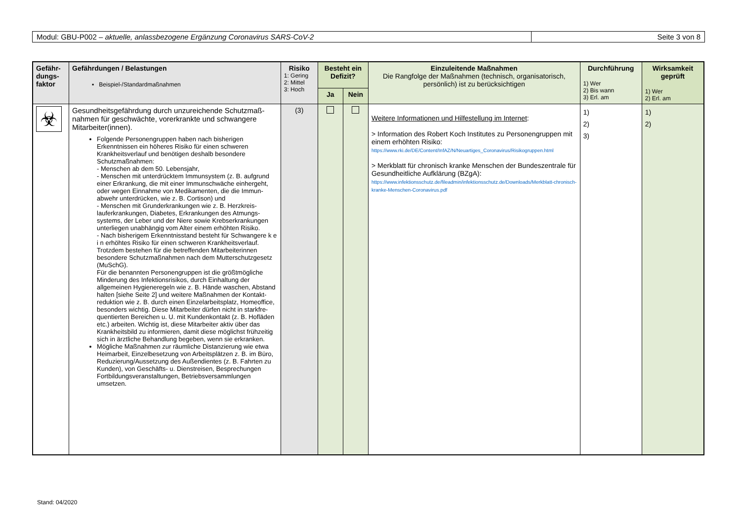Modul: GBU-P002 – aktuelle, anlassbezogene Ergänzung Coronavirus SARS-CoV-2
Seite 3 von 8
| Gefähr- dungs- faktor | Gefährdungen / Belastungen ▪ Beispiel-/Standardmaßnahmen | Risiko 1: Gering 2: Mittel 3: Hoch | Besteht ein Defizit? | | Einzuleitende Maßnahmen Die Rangfolge der Maßnahmen (technisch, organisatorisch, persönlich) ist zu berücksichtigen | Durchführung 1) Wer 2) Bis wann 3) Erl. am | Wirksamkeit geprüft 1) Wer 2) Erl. am |
| --- | --- | --- | --- | --- | --- | --- | --- |
| | | | Ja | Nein | | | |
| ☣ | Gesundheitsgefährdung durch unzureichende Schutzmaß-nahmen für geschwächte, vorerkrankte und schwangere Mitarbeiter(innen). Folgende Personengruppen haben nach bisherigen Erkenntnissen ein höheres Risiko für einen schweren Krankheitsverlauf und benötigen deshalb besondere Schutzmaßnahmen: - Menschen ab dem 50. Lebensjahr, - Menschen mit unterdrücktem Immunsystem (z. B. aufgrund einer Erkrankung, die mit einer Immunschwäche einhergeht, oder wegen Einnahme von Medikamenten, die die Immun-abwehr unterdrücken, wie z. B. Cortison) und - Menschen mit Grunderkrankungen wie z. B. Herzkreis-lauferkrankungen, Diabetes, Erkrankungen des Atmungs-systems, der Leber und der Niere sowie Krebserkrankungen unterliegen unabhängig vom Alter einem erhöhten Risiko. - Nach bisherigem Erkenntnisstand besteht für Schwangere k e i n erhöhtes Risiko für einen schweren Krankheitsverlauf. Trotzdem bestehen für die betreffenden Mitarbeiterinnen besondere Schutzmaßnahmen nach dem Mutterschutzgesetz (MuSchG). Für die benannten Personengruppen ist die größtmögliche Minderung des Infektionsrisikos, durch Einhaltung der allgemeinen Hygieneregeln wie z. B. Hände waschen, Abstand halten [siehe Seite 2] und weitere Maßnahmen der Kontakt-reduktion wie z. B. durch einen Einzelarbeitsplatz, Homeoffice, besonders wichtig. Diese Mitarbeiter dürfen nicht in starkfre-quentierten Bereichen u. U. mit Kundenkontakt (z. B. Hofläden etc.) arbeiten. Wichtig ist, diese Mitarbeiter aktiv über das Krankheitsbild zu informieren, damit diese möglichst frühzeitig sich in ärztliche Behandlung begeben, wenn sie erkranken. Mögliche Maßnahmen zur räumliche Distanzierung wie etwa Heimarbeit, Einzelbesetzung von Arbeitsplätzen z. B. im Büro, Reduzierung/Aussetzung des Außendientes (z. B. Fahrten zu Kunden), von Geschäfts- u. Dienstreisen, Besprechungen Fortbildungsveranstaltungen, Betriebsversammlungen umsetzen. | (3) | | | Weitere Informationen und Hilfestellung im Internet : > Information des Robert Koch Institutes zu Personengruppen mit einem erhöhten Risiko: https://www.rki.de/DE/Content/InfAZ/N/Neuartiges_Coronavirus/Risikogruppen.html > Merkblatt für chronisch kranke Menschen der Bundeszentrale für Gesundheitliche Aufklärung (BZgA): https://www.infektionsschutz.de/fileadmin/infektionsschutz.de/Downloads/Merkblatt-chronisch-kranke-Menschen-Coronavirus.pdf | 1) 2) 3) | 1) 2) |
Stand: 04/2020